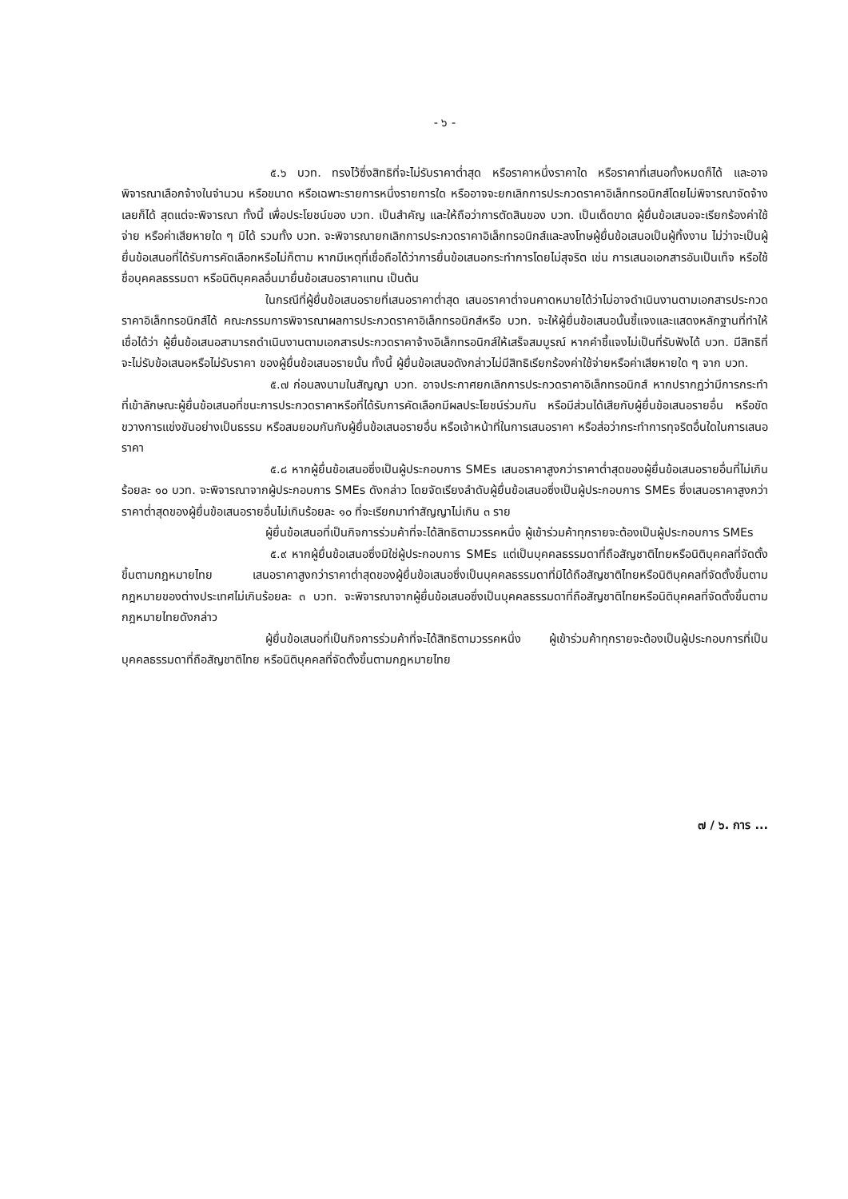- ๖ -
๕.๖ บวท. ทรงไว้ซึ่งสิทธิที่จะไม่รับราคาต่ำสุด หรือราคาหนึ่งราคาใด หรือราคาที่เสนอทั้งหมดก็ได้ และอาจพิจารณาเลือกจ้างในจำนวน หรือขนาด หรือเฉพาะรายการหนึ่งรายการใด หรืออาจจะยกเลิกการประกวดราคาอิเล็กทรอนิกส์โดยไม่พิจารณาจัดจ้างเลยก็ได้ สุดแต่จะพิจารณา ทั้งนี้ เพื่อประโยชน์ของ บวท. เป็นสำคัญ และให้ถือว่าการตัดสินของ บวท. เป็นเด็ดขาด ผู้ยื่นข้อเสนอจะเรียกร้องค่าใช้จ่าย หรือค่าเสียหายใด ๆ มิได้ รวมทั้ง บวท. จะพิจารณายกเลิกการประกวดราคาอิเล็กทรอนิกส์และลงโทษผู้ยื่นข้อเสนอเป็นผู้ทิ้งงาน ไม่ว่าจะเป็นผู้ยื่นข้อเสนอที่ได้รับการคัดเลือกหรือไม่ก็ตาม หากมีเหตุที่เชื่อถือได้ว่าการยื่นข้อเสนอกระทำการโดยไม่สุจริต เช่น การเสนอเอกสารอันเป็นเท็จ หรือใช้ชื่อบุคคลธรรมดา หรือนิติบุคคลอื่นมายื่นข้อเสนอราคาแทน เป็นต้น
ในกรณีที่ผู้ยื่นข้อเสนอรายที่เสนอราคาต่ำสุด เสนอราคาต่ำจนคาดหมายได้ว่าไม่อาจดำเนินงานตามเอกสารประกวดราคาอิเล็กทรอนิกส์ได้ คณะกรรมการพิจารณาผลการประกวดราคาอิเล็กทรอนิกส์หรือ บวท. จะให้ผู้ยื่นข้อเสนอนั้นชี้แจงและแสดงหลักฐานที่ทำให้เชื่อได้ว่า ผู้ยื่นข้อเสนอสามารถดำเนินงานตามเอกสารประกวดราคาจ้างอิเล็กทรอนิกส์ให้เสร็จสมบูรณ์ หากคำชี้แจงไม่เป็นที่รับฟังได้ บวท. มีสิทธิที่จะไม่รับข้อเสนอหรือไม่รับราคา ของผู้ยื่นข้อเสนอรายนั้น ทั้งนี้ ผู้ยื่นข้อเสนอดังกล่าวไม่มีสิทธิเรียกร้องค่าใช้จ่ายหรือค่าเสียหายใด ๆ จาก บวท.
๕.๗ ก่อนลงนามในสัญญา บวท. อาจประกาศยกเลิกการประกวดราคาอิเล็กทรอนิกส์ หากปรากฏว่ามีการกระทำที่เข้าลักษณะผู้ยื่นข้อเสนอที่ชนะการประกวดราคาหรือที่ได้รับการคัดเลือกมีผลประโยชน์ร่วมกัน หรือมีส่วนได้เสียกับผู้ยื่นข้อเสนอรายอื่น หรือขัดขวางการแข่งขันอย่างเป็นธรรม หรือสมยอมกันกับผู้ยื่นข้อเสนอรายอื่น หรือเจ้าหน้าที่ในการเสนอราคา หรือส่อว่ากระทำการทุจริตอื่นใดในการเสนอราคา
๕.๘ หากผู้ยื่นข้อเสนอซึ่งเป็นผู้ประกอบการ SMEs เสนอราคาสูงกว่าราคาต่ำสุดของผู้ยื่นข้อเสนอรายอื่นที่ไม่เกินร้อยละ ๑๐ บวท. จะพิจารณาจากผู้ประกอบการ SMEs ดังกล่าว โดยจัดเรียงลำดับผู้ยื่นข้อเสนอซึ่งเป็นผู้ประกอบการ SMEs ซึ่งเสนอราคาสูงกว่าราคาต่ำสุดของผู้ยื่นข้อเสนอรายอื่นไม่เกินร้อยละ ๑๐ ที่จะเรียกมาทำสัญญาไม่เกิน ๓ ราย
ผู้ยื่นข้อเสนอที่เป็นกิจการร่วมค้าที่จะได้สิทธิตามวรรคหนึ่ง ผู้เข้าร่วมค้าทุกรายจะต้องเป็นผู้ประกอบการ SMEs
๕.๙ หากผู้ยื่นข้อเสนอซึ่งมิใช่ผู้ประกอบการ SMEs แต่เป็นบุคคลธรรมดาที่ถือสัญชาติไทยหรือนิติบุคคลที่จัดตั้งขึ้นตามกฎหมายไทย เสนอราคาสูงกว่าราคาต่ำสุดของผู้ยื่นข้อเสนอซึ่งเป็นบุคคลธรรมดาที่มิได้ถือสัญชาติไทยหรือนิติบุคคลที่จัดตั้งขึ้นตามกฎหมายของต่างประเทศไม่เกินร้อยละ ๓ บวท. จะพิจารณาจากผู้ยื่นข้อเสนอซึ่งเป็นบุคคลธรรมดาที่ถือสัญชาติไทยหรือนิติบุคคลที่จัดตั้งขึ้นตามกฎหมายไทยดังกล่าว
ผู้ยื่นข้อเสนอที่เป็นกิจการร่วมค้าที่จะได้สิทธิตามวรรคหนึ่ง ผู้เข้าร่วมค้าทุกรายจะต้องเป็นผู้ประกอบการที่เป็นบุคคลธรรมดาที่ถือสัญชาติไทย หรือนิติบุคคลที่จัดตั้งขึ้นตามกฎหมายไทย
๗ / ๖. การ ...